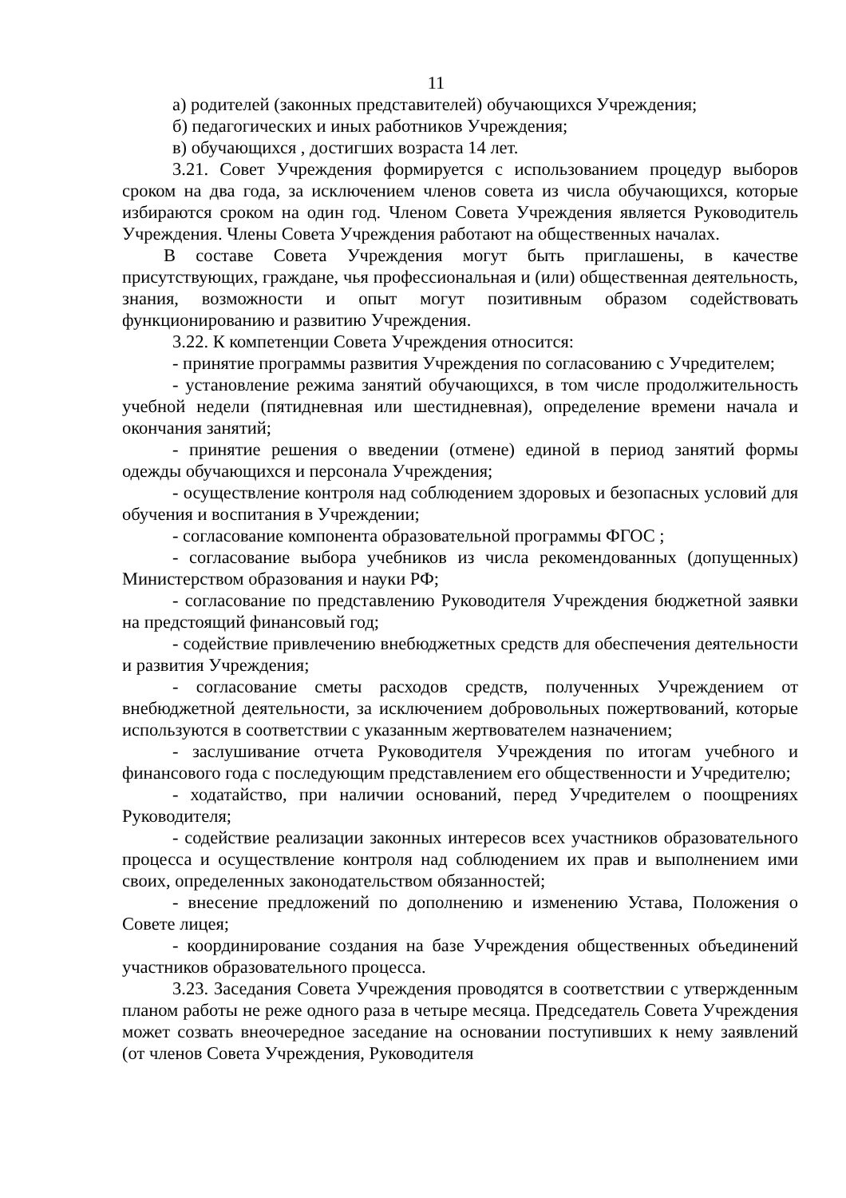11
а) родителей (законных представителей) обучающихся Учреждения;
б) педагогических и иных работников Учреждения;
в) обучающихся , достигших возраста 14 лет.
3.21. Совет Учреждения формируется с использованием процедур выборов сроком на два года, за исключением членов совета из числа обучающихся, которые избираются сроком на один год. Членом Совета Учреждения является Руководитель Учреждения. Члены Совета Учреждения работают на общественных началах.
В составе Совета Учреждения могут быть приглашены, в качестве присутствующих, граждане, чья профессиональная и (или) общественная деятельность, знания, возможности и опыт могут позитивным образом содействовать функционированию и развитию Учреждения.
3.22. К компетенции Совета Учреждения относится:
- принятие программы развития Учреждения по согласованию с Учредителем;
- установление режима занятий обучающихся, в том числе продолжительность учебной недели (пятидневная или шестидневная), определение времени начала и окончания занятий;
- принятие решения о введении (отмене) единой в период занятий формы одежды обучающихся и персонала Учреждения;
- осуществление контроля над соблюдением здоровых и безопасных условий для обучения и воспитания в Учреждении;
- согласование компонента образовательной программы ФГОС ;
- согласование выбора учебников из числа рекомендованных (допущенных) Министерством образования и науки РФ;
- согласование по представлению Руководителя Учреждения бюджетной заявки на предстоящий финансовый год;
- содействие привлечению внебюджетных средств для обеспечения деятельности и развития Учреждения;
- согласование сметы расходов средств, полученных Учреждением от внебюджетной деятельности, за исключением добровольных пожертвований, которые используются в соответствии с указанным жертвователем назначением;
- заслушивание отчета Руководителя Учреждения по итогам учебного и финансового года с последующим представлением его общественности и Учредителю;
- ходатайство, при наличии оснований, перед Учредителем о поощрениях Руководителя;
- содействие реализации законных интересов всех участников образовательного процесса и осуществление контроля над соблюдением их прав и выполнением ими своих, определенных законодательством обязанностей;
- внесение предложений по дополнению и изменению Устава, Положения о Совете лицея;
- координирование создания на базе Учреждения общественных объединений участников образовательного процесса.
3.23. Заседания Совета Учреждения проводятся в соответствии с утвержденным планом работы не реже одного раза в четыре месяца. Председатель Совета Учреждения может созвать внеочередное заседание на основании поступивших к нему заявлений (от членов Совета Учреждения, Руководителя